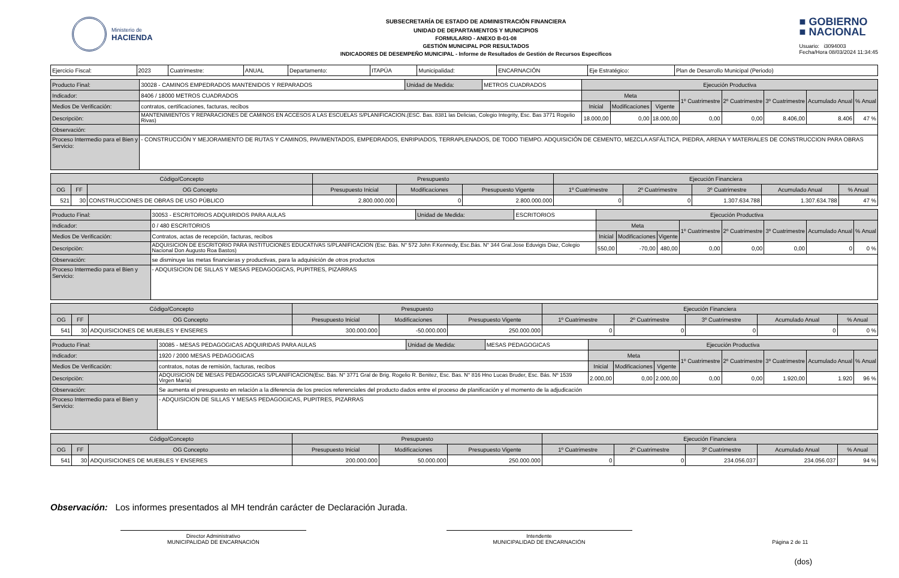Ministerio de
HACIENDA
SUBSECRETARÍA DE ESTADO DE ADMINISTRACIÓN FINANCIERA
UNIDAD DE DEPARTAMENTOS Y MUNICIPIOS
FORMULARIO - ANEXO B-01-08
GESTIÓN MUNICIPAL POR RESULTADOS
INDICADORES DE DESEMPEÑO MUNICIPAL - Informe de Resultados de Gestión de Recursos Específicos
■ GOBIERNO
■ NACIONAL
Usuario: i3094003
Fecha/Hora 08/03/2024 11:34:45
| Ejercicio Fiscal: | 2023 | Cuatrimestre: | ANUAL | Departamento: | ITAPÚA | Municipalidad: | ENCARNACIÓN | Eje Estratégico: | Plan de Desarrollo Municipal (Periodo) |
| Producto Final: | 30028 - CAMINOS EMPEDRADOS MANTENIDOS Y REPARADOS | Unidad de Medida: | METROS CUADRADOS | Ejecución Productiva | | | | | | | |
| Indicador: | 8406 / 18000 METROS CUADRADOS | | | Meta | | | 1º Cuatrimestre | 2º Cuatrimestre | 3º Cuatrimestre | Acumulado Anual | % Anual |
| Medios De Verificación: | contratos, certificaciones, facturas, recibos | | | Inicial | Modificaciones | Vigente | | | | | |
| Descripciòn: | MANTENIMIENTOS Y REPARACIONES DE CAMINOS EN ACCESOS A LAS ESCUELAS S/PLANIFICACION.(ESC. Bas. 8381 las Delicias, Colegio Integrity, Esc. Bas 3771 Rogelio Rivas) | | | 18.000,00 | 0,00 | 18.000,00 | 0,00 | 0,00 | 8.406,00 | 8.406 | 47 % |
| Observación: | | | | | | | | | | | |
| Proceso Intermedio para el Bien y Servicio: | - CONSTRUCCIÓN Y MEJORAMIENTO DE RUTAS Y CAMINOS, PAVIMENTADOS, EMPEDRADOS, ENRIPIADOS, TERRAPLENADOS, DE TODO TIEMPO. ADQUISICIÓN DE CEMENTO, MEZCLA ASFÁLTICA, PIEDRA, ARENA Y MATERIALES DE CONSTRUCCION PARA OBRAS | | | | | | | | | | |
| Código/Concepto | | | Presupuesto | | | Ejecución Financiera | | | | |
| --- | --- | --- | --- | --- | --- | --- | --- | --- | --- | --- |
| OG | FF | OG Concepto | Presupuesto Inicial | Modificaciones | Presupuesto Vigente | 1º Cuatrimestre | 2º Cuatrimestre | 3º Cuatrimestre | Acumulado Anual | % Anual |
| 521 | 30 | CONSTRUCCIONES DE OBRAS DE USO PÚBLICO | 2.800.000.000 | 0 | 2.800.000.000 | 0 | 0 | 1.307.634.788 | 1.307.634.788 | 47 % |
| Producto Final: | 30053 - ESCRITORIOS ADQUIRIDOS PARA AULAS | Unidad de Medida: | ESCRITORIOS | Ejecución Productiva | | | | | | | |
| Indicador: | 0 / 480 ESCRITORIOS | | | Meta | | | 1º Cuatrimestre | 2º Cuatrimestre | 3º Cuatrimestre | Acumulado Anual | % Anual |
| Medios De Verificación: | Contratos, actas de recepción, facturas, recibos | | | Inicial | Modificaciones | Vigente | | | | | |
| Descripciòn: | ADQUISICION DE ESCRITORIO PARA INSTITUCIONES EDUCATIVAS S/PLANIFICACION (Esc. Bás. N° 572 John F.Kennedy, Esc.Bás. N° 344 Gral.Jose Eduvigis Diaz, Colegio Nacional Don Augusto Roa Bastos) | | | 550,00 | -70,00 | 480,00 | 0,00 | 0,00 | 0,00 | 0 | 0 % |
| Observación: | se disminuye las metas financieras y productivas, para la adquisición de otros productos | | | | | | | | | | |
| Proceso Intermedio para el Bien y Servicio: | - ADQUISICION DE SILLAS Y MESAS PEDAGOGICAS, PUPITRES, PIZARRAS | | | | | | | | | | |
| Código/Concepto | | | Presupuesto | | | Ejecución Financiera | | | | |
| --- | --- | --- | --- | --- | --- | --- | --- | --- | --- | --- |
| OG | FF | OG Concepto | Presupuesto Inicial | Modificaciones | Presupuesto Vigente | 1º Cuatrimestre | 2º Cuatrimestre | 3º Cuatrimestre | Acumulado Anual | % Anual |
| 541 | 30 | ADQUISICIONES DE MUEBLES Y ENSERES | 300.000.000 | -50.000.000 | 250.000.000 | 0 | 0 | 0 | 0 | 0 % |
| Producto Final: | 30085 - MESAS PEDAGOGICAS ADQUIRIDAS PARA AULAS | Unidad de Medida: | MESAS PEDAGOGICAS | Ejecución Productiva | | | | | | | |
| Indicador: | 1920 / 2000 MESAS PEDAGOGICAS | | | Meta | | | 1º Cuatrimestre | 2º Cuatrimestre | 3º Cuatrimestre | Acumulado Anual | % Anual |
| Medios De Verificación: | contratos, notas de remisión, facturas, recibos | | | Inicial | Modificaciones | Vigente | | | | | |
| Descripciòn: | ADQUISICION DE MESAS PEDAGOGICAS S/PLANIFICACION(Esc. Bás. N° 3771 Gral de Brig. Rogelio R. Benitez, Esc. Bas. N° 816 Hno Lucas Bruder, Esc. Bás. Nº 1539 Virgen María) | | | 2.000,00 | 0,00 | 2.000,00 | 0,00 | 0,00 | 1.920,00 | 1.920 | 96 % |
| Observación: | Se aumenta el presupuesto en relación a la diferencia de los precios referenciales del producto dados entre el proceso de planificación y el momento de la adjudicación | | | | | | | | | | |
| Proceso Intermedio para el Bien y Servicio: | - ADQUISICION DE SILLAS Y MESAS PEDAGOGICAS, PUPITRES, PIZARRAS | | | | | | | | | | |
| Código/Concepto | | | Presupuesto | | | Ejecución Financiera | | | | |
| --- | --- | --- | --- | --- | --- | --- | --- | --- | --- | --- |
| OG | FF | OG Concepto | Presupuesto Inicial | Modificaciones | Presupuesto Vigente | 1º Cuatrimestre | 2º Cuatrimestre | 3º Cuatrimestre | Acumulado Anual | % Anual |
| 541 | 30 | ADQUISICIONES DE MUEBLES Y ENSERES | 200.000.000 | 50.000.000 | 250.000.000 | 0 | 0 | 234.056.037 | 234.056.037 | 94 % |
Observación: Los informes presentados al MH tendrán carácter de Declaración Jurada.
Director Administrativo
MUNICIPALIDAD DE ENCARNACIÓN
Intendente
MUNICIPALIDAD DE ENCARNACIÓN
Página 2 de 11
(dos)